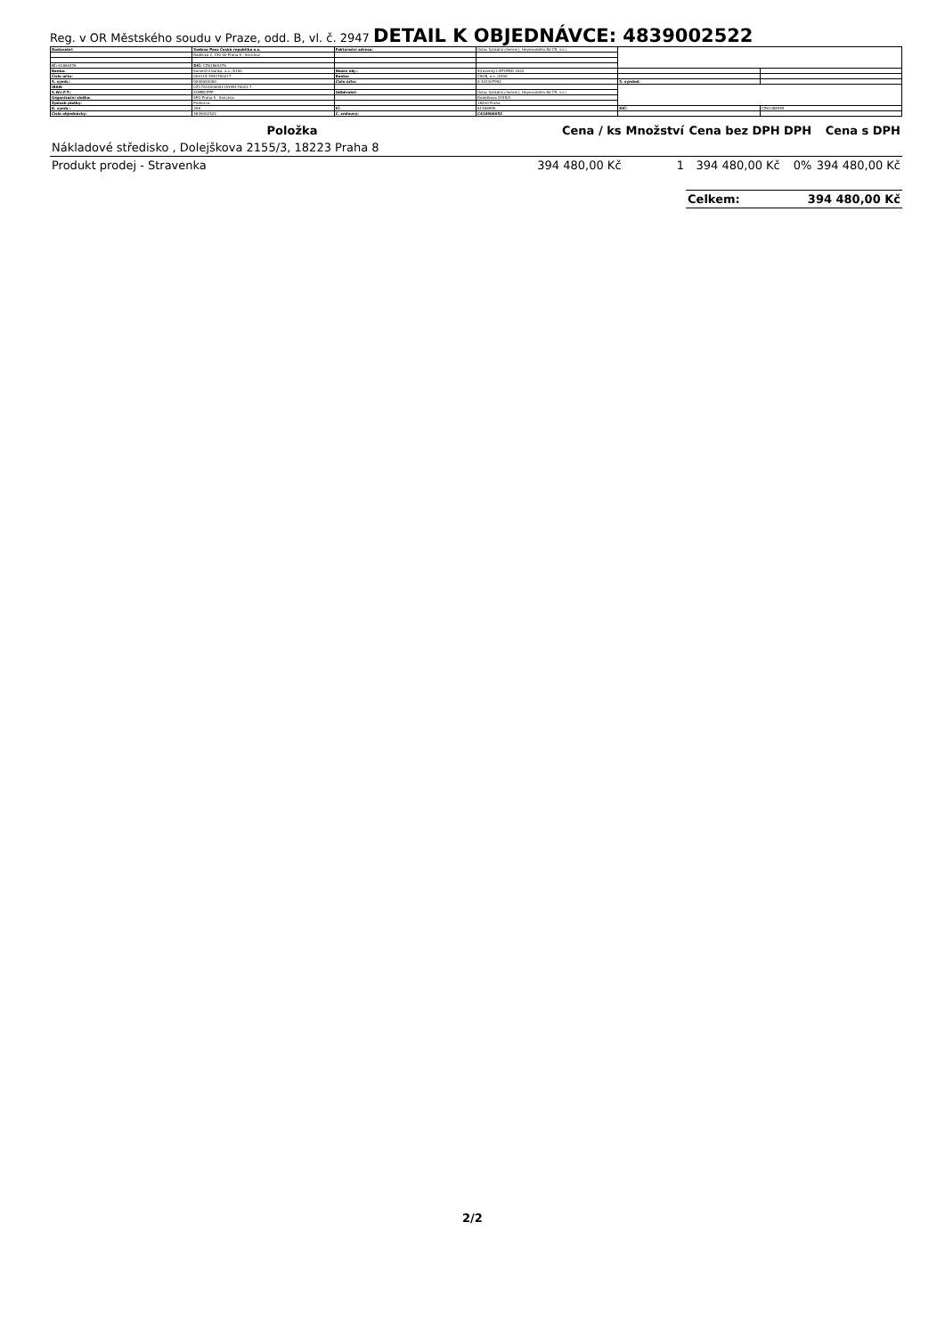Reg. v OR Městského soudu v Praze, odd. B, vl. č. 2947 DETAIL K OBJEDNÁVCE: 4839002522
| Dodavatel: | Sodexo Pass Česká republika a.s. | Fakturační adresa: | Ústav fyzikální chemie J. Heyrovského AV ČR, v.v.i. | | |
| | Radlická 2, 150 00 Praha 5 - Smíchov | | | | |
| IČ: 61860476 | DIČ: CZ61860476 | | | | |
| Banka: | Komerční banka, a.s. /0100 | Název obj.: | Stravenky LISTOPAD 2022 | | |
| Číslo účtu: | 000115-3951700217 | Banka: | ČSOB, a.s. /0300 | | |
| S. symb.: | 0000000000 | Číslo účtu: | 0-101307992 | S. symbol: | |
| IBAN: | CZ1701000000115395170021 7 | | | | |
| S.W.I.F.T.: | KOMBCZPP | Odběratel: | Ústav fyzikální chemie J. Heyrovského AV ČR, v.v.i. | | |
| Organizační složka: | SPO Praha 5 - Smíchov | | Dolejškova 2155/3 | | |
| Způsob platby: | Proforma | | 18200 Praha | | |
| K. symb.: | 308 | IČ: | 61388955 | DIČ: | CZ61388955 |
| Číslo objednávky: | 4839002522 | Č. smlouvy: | C410900052 | | |
| Položka | Cena / ks | Množství | Cena bez DPH | DPH | Cena s DPH |
| --- | --- | --- | --- | --- | --- |
| Nákladové středisko , Dolejškova 2155/3, 18223 Praha 8 | | | | | |
| Produkt prodej - Stravenka | 394 480,00 Kč | 1 | 394 480,00 Kč | 0% | 394 480,00 Kč |
| | | | Celkem: | 394 480,00 Kč | |
2/2